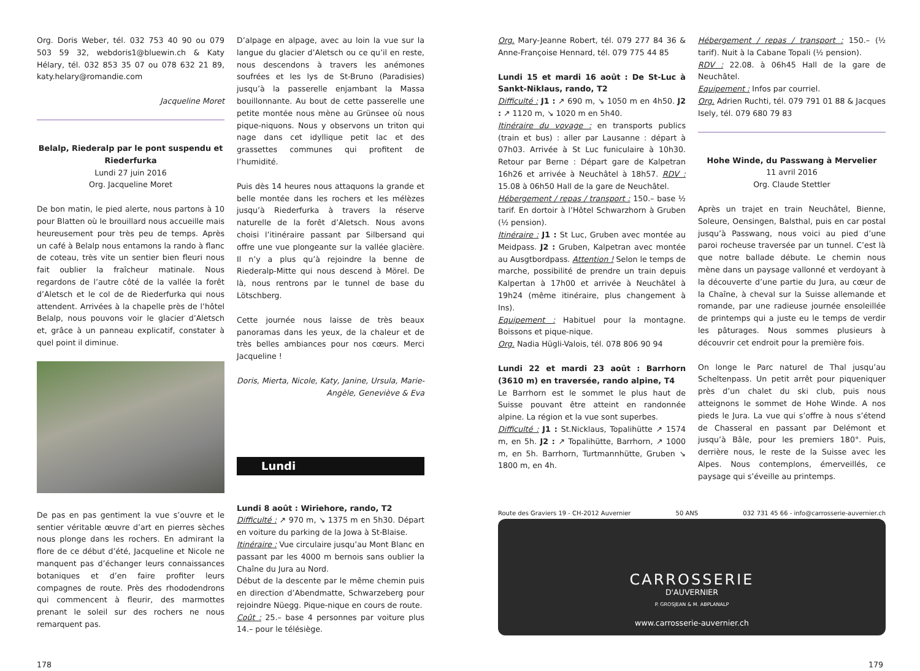Org. Doris Weber, tél. 032 753 40 90 ou 079 503 59 32, webdoris1@bluewin.ch & Katy Hélary, tél. 032 853 35 07 ou 078 632 21 89, katy.helary@romandie.com
Jacqueline Moret
Belalp, Riederalp par le pont suspendu et Riederfurka
Lundi 27 juin 2016
Org. Jacqueline Moret
De bon matin, le pied alerte, nous partons à 10 pour Blatten où le brouillard nous accueille mais heureusement pour très peu de temps. Après un café à Belalp nous entamons la rando à flanc de coteau, très vite un sentier bien fleuri nous fait oublier la fraîcheur matinale. Nous regardons de l’autre côté de la vallée la forêt d’Aletsch et le col de de Riederfurka qui nous attendent. Arrivées à la chapelle près de l’hôtel Belalp, nous pouvons voir le glacier d’Aletsch et, grâce à un panneau explicatif, constater à quel point il diminue.
De pas en pas gentiment la vue s’ouvre et le sentier véritable œuvre d’art en pierres sèches nous plonge dans les rochers. En admirant la flore de ce début d’été, Jacqueline et Nicole ne manquent pas d’échanger leurs connaissances botaniques et d’en faire profiter leurs compagnes de route. Près des rhododendrons qui commencent à fleurir, des marmottes prenant le soleil sur des rochers ne nous remarquent pas.
D’alpage en alpage, avec au loin la vue sur la langue du glacier d’Aletsch ou ce qu’il en reste, nous descendons à travers les anémones soufrées et les lys de St-Bruno (Paradisies) jusqu’à la passerelle enjambant la Massa bouillonnante. Au bout de cette passerelle une petite montée nous mène au Grünsee où nous pique-niquons. Nous y observons un triton qui nage dans cet idyllique petit lac et des grassettes communes qui profitent de l’humidité.
Puis dès 14 heures nous attaquons la grande et belle montée dans les rochers et les mélèzes jusqu’à Riederfurka à travers la réserve naturelle de la forêt d’Aletsch. Nous avons choisi l’itinéraire passant par Silbersand qui offre une vue plongeante sur la vallée glacière. Il n’y a plus qu’à rejoindre la benne de Riederalp-Mitte qui nous descend à Mörel. De là, nous rentrons par le tunnel de base du Lötschberg.
Cette journée nous laisse de très beaux panoramas dans les yeux, de la chaleur et de très belles ambiances pour nos cœurs. Merci Jacqueline !
Doris, Mierta, Nicole, Katy, Janine, Ursula, Marie-Angèle, Geneviève & Eva
Lundi
Lundi 8 août : Wiriehore, rando, T2
Difficulté : ↗ 970 m, ↘ 1375 m en 5h30. Départ en voiture du parking de la Jowa à St-Blaise.
Itinéraire : Vue circulaire jusqu’au Mont Blanc en passant par les 4000 m bernois sans oublier la Chaîne du Jura au Nord.
Début de la descente par le même chemin puis en direction d’Abendmatte, Schwarzeberg pour rejoindre Nüegg. Pique-nique en cours de route.
Coût : 25.– base 4 personnes par voiture plus 14.– pour le télésiège.
Org. Mary-Jeanne Robert, tél. 079 277 84 36 & Anne-Françoise Hennard, tél. 079 775 44 85
Lundi 15 et mardi 16 août : De St-Luc à Sankt-Niklaus, rando, T2
Difficulté : J1 : ↗ 690 m, ↘ 1050 m en 4h50. J2 : ↗ 1120 m, ↘ 1020 m en 5h40.
Itinéraire du voyage : en transports publics (train et bus) : aller par Lausanne : départ à 07h03. Arrivée à St Luc funiculaire à 10h30. Retour par Berne : Départ gare de Kalpetran 16h26 et arrivée à Neuchâtel à 18h57. RDV : 15.08 à 06h50 Hall de la gare de Neuchâtel.
Hébergement / repas / transport : 150.– base ½ tarif. En dortoir à l’Hôtel Schwarzhorn à Gruben (½ pension).
Itinéraire : J1 : St Luc, Gruben avec montée au Meidpass. J2 : Gruben, Kalpetran avec montée au Ausgtbordpass. Attention ! Selon le temps de marche, possibilité de prendre un train depuis Kalpertan à 17h00 et arrivée à Neuchâtel à 19h24 (même itinéraire, plus changement à Ins).
Equipement : Habituel pour la montagne. Boissons et pique-nique.
Org. Nadia Hügli-Valois, tél. 078 806 90 94
Lundi 22 et mardi 23 août : Barrhorn (3610 m) en traversée, rando alpine, T4
Le Barrhorn est le sommet le plus haut de Suisse pouvant être atteint en randonnée alpine. La région et la vue sont superbes.
Difficulté : J1 : St.Nicklaus, Topalihütte ↗ 1574 m, en 5h. J2 : ↗ Topalihütte, Barrhorn, ↗ 1000 m, en 5h. Barrhorn, Turtmannhütte, Gruben ↘ 1800 m, en 4h.
Hébergement / repas / transport : 150.– (½ tarif). Nuit à la Cabane Topali (½ pension).
RDV : 22.08. à 06h45 Hall de la gare de Neuchâtel.
Equipement : Infos par courriel.
Org. Adrien Ruchti, tél. 079 791 01 88 & Jacques Isely, tél. 079 680 79 83
Hohe Winde, du Passwang à Mervelier
11 avril 2016
Org. Claude Stettler
Après un trajet en train Neuchâtel, Bienne, Soleure, Oensingen, Balsthal, puis en car postal jusqu’à Passwang, nous voici au pied d’une paroi rocheuse traversée par un tunnel. C’est là que notre ballade débute. Le chemin nous mène dans un paysage vallonné et verdoyant à la découverte d’une partie du Jura, au cœur de la Chaîne, à cheval sur la Suisse allemande et romande, par une radieuse journée ensoleillée de printemps qui a juste eu le temps de verdir les pâturages. Nous sommes plusieurs à découvrir cet endroit pour la première fois.
On longe le Parc naturel de Thal jusqu’au Scheltenpass. Un petit arrêt pour piqueniquer près d’un chalet du ski club, puis nous atteignons le sommet de Hohe Winde. A nos pieds le Jura. La vue qui s’offre à nous s’étend de Chasseral en passant par Delémont et jusqu’à Bâle, pour les premiers 180°. Puis, derrière nous, le reste de la Suisse avec les Alpes. Nous contemplons, émerveillés, ce paysage qui s’éveille au printemps.
Route des Graviers 19 - CH-2012 Auvernier 50 ANS 032 731 45 66 - info@carrosserie-auvernier.ch
CARROSSERIE
D'AUVERNIER
P. GROSJEAN & M. ABPLANALP
www.carrosserie-auvernier.ch
178 179